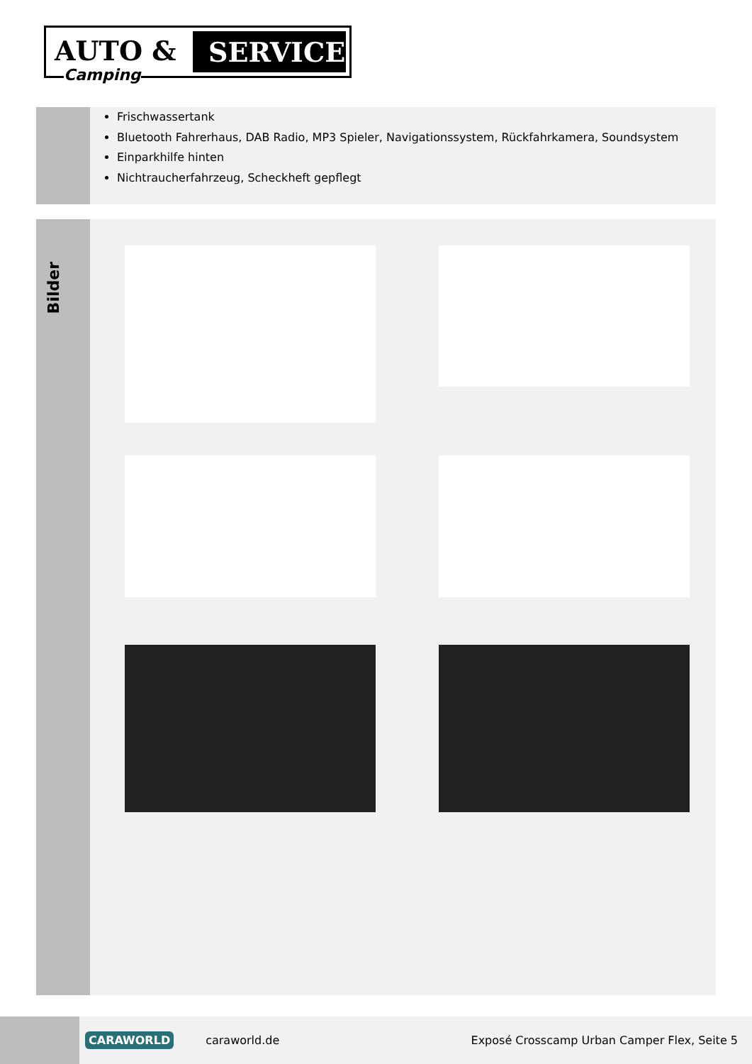AUTO &
SERVICE
Camping
Frischwassertank
Bluetooth Fahrerhaus, DAB Radio, MP3 Spieler, Navigationssystem, Rückfahrkamera, Soundsystem
Einparkhilfe hinten
Nichtraucherfahrzeug, Scheckheft gepflegt
Bilder
CARAWORLD
caraworld.de
Exposé Crosscamp Urban Camper Flex, Seite 5